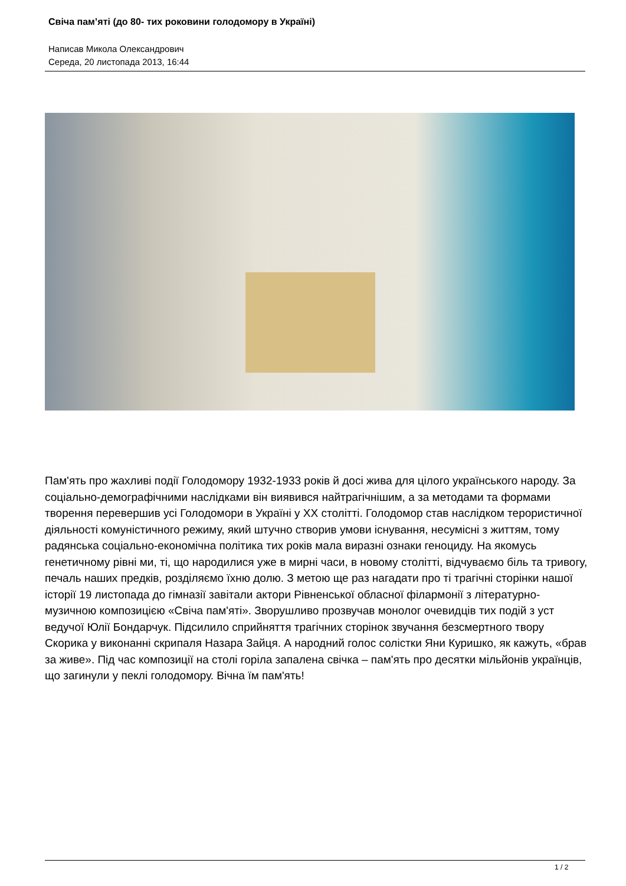Свіча пам’яті (до 80- тих роковини голодомору в Україні)
Написав Микола Олександрович
Середа, 20 листопада 2013, 16:44
Пам'ять про жахливі події Голодомору 1932-1933 років й досі жива для цілого українського народу. За соціально-демографічними наслідками він виявився найтрагічнішим, а за методами та формами творення перевершив усі Голодомори в Україні у XX столітті. Голодомор став наслідком терористичної діяльності комуністичного режиму, який штучно створив умови існування, несумісні з життям, тому радянська соціально-економічна політика тих років мала виразні ознаки геноциду. На якомусь генетичному рівні ми, ті, що народилися уже в мирні часи, в новому столітті, відчуваємо біль та тривогу, печаль наших предків, розділяємо їхню долю. З метою ще раз нагадати про ті трагічні сторінки нашої історії 19 листопада до гімназії завітали актори Рівненської обласної філармонії з літературно-музичною композицією «Свіча пам'яті». Зворушливо прозвучав монолог очевидців тих подій з уст ведучої Юлії Бондарчук. Підсилило сприйняття трагічних сторінок звучання безсмертного твору Скорика у виконанні скрипаля Назара Зайця. А народний голос солістки Яни Куришко, як кажуть, «брав за живе». Під час композиції на столі горіла запалена свічка – пам'ять про десятки мільйонів українців, що загинули у пеклі голодомору. Вічна їм пам'ять!
1 / 2